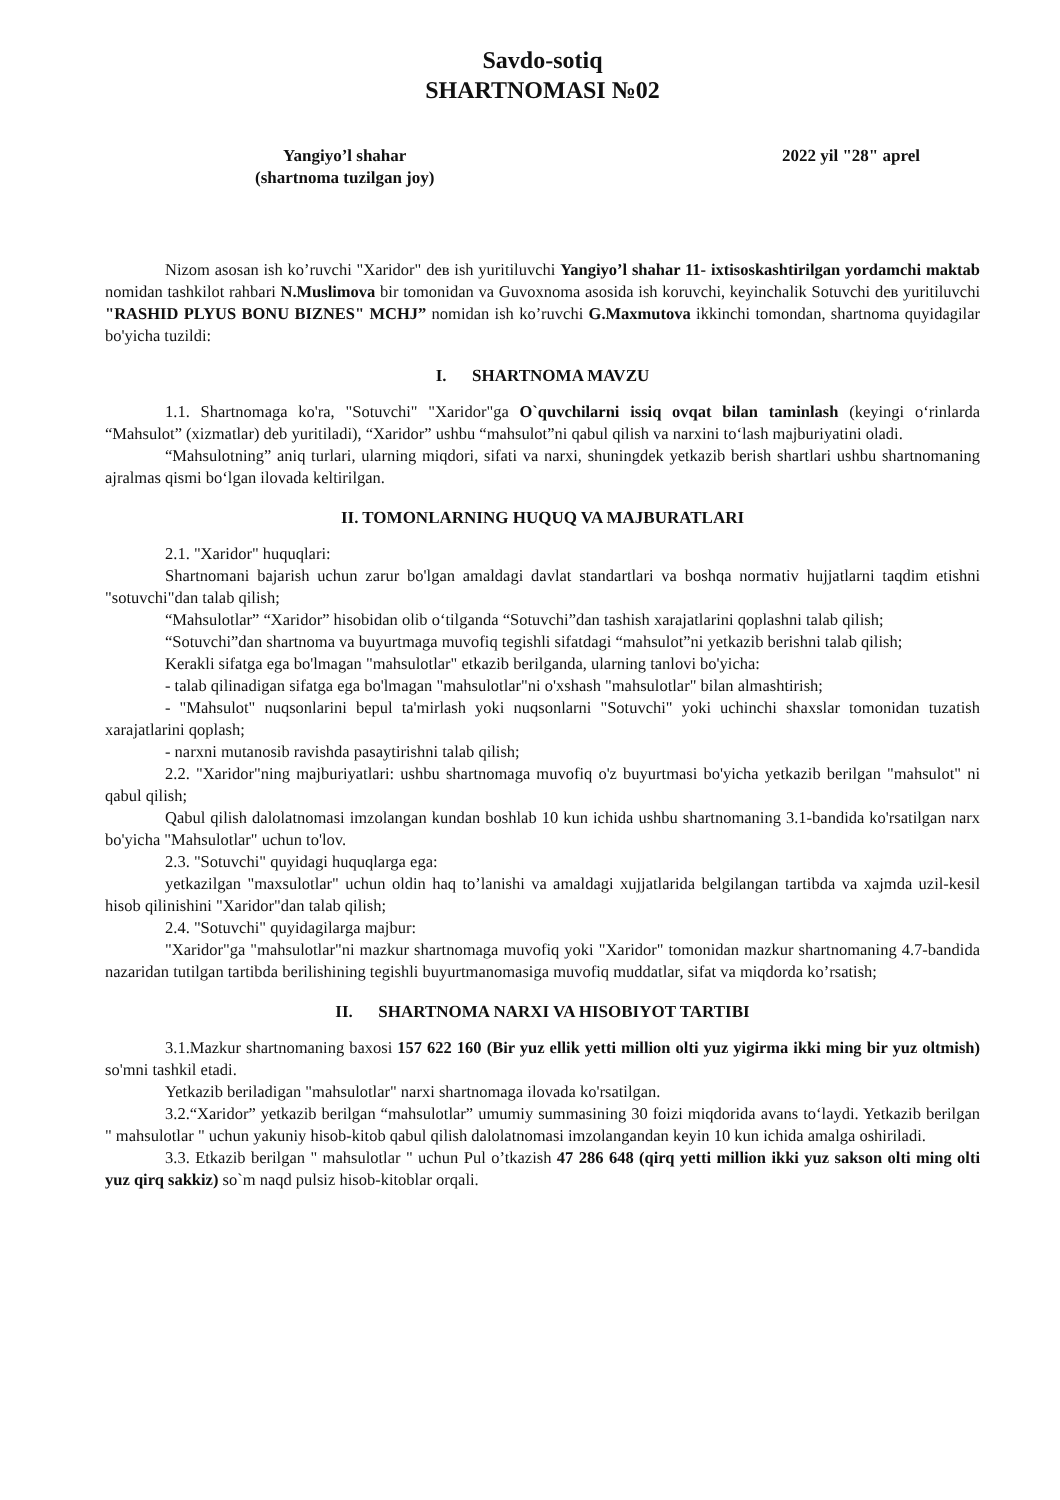Savdo-sotiq
SHARTNOMASI №02
Yangiyo’l shahar
(shartnoma tuzilgan joy)
2022 yil "28" aprel
Nizom asosan ish ko’ruvchi "Xaridor" deв ish yuritiluvchi Yangiyo’l shahar 11- ixtisoskashtirilgan yordamchi maktab nomidan tashkilot rahbari N.Muslimova bir tomonidan va Guvoxnoma asosida ish koruvchi, keyinchalik Sotuvchi deв yuritiluvchi "RASHID PLYUS BONU BIZNES" MCHJ” nomidan ish ko’ruvchi G.Maxmutova ikkinchi tomondan, shartnoma quyidagilar bo'yicha tuzildi:
I. SHARTNOMA MAVZU
1.1. Shartnomaga ko'ra, "Sotuvchi" "Xaridor"ga O`quvchilarni issiq ovqat bilan taminlash (keyingi o‘rinlarda “Mahsulot” (xizmatlar) deb yuritiladi), “Xaridor” ushbu “mahsulot”ni qabul qilish va narxini to‘lash majburiyatini oladi.
“Mahsulotning” aniq turlari, ularning miqdori, sifati va narxi, shuningdek yetkazib berish shartlari ushbu shartnomaning ajralmas qismi bo‘lgan ilovada keltirilgan.
II. TOMONLARNING HUQUQ VA MAJBURATLARI
2.1. "Xaridor" huquqlari:
Shartnomani bajarish uchun zarur bo'lgan amaldagi davlat standartlari va boshqa normativ hujjatlarni taqdim etishni "sotuvchi"dan talab qilish;
“Mahsulotlar” “Xaridor” hisobidan olib o‘tilganda “Sotuvchi”dan tashish xarajatlarini qoplashni talab qilish;
“Sotuvchi”dan shartnoma va buyurtmaga muvofiq tegishli sifatdagi “mahsulot”ni yetkazib berishni talab qilish;
Kerakli sifatga ega bo'lmagan "mahsulotlar" etkazib berilganda, ularning tanlovi bo'yicha:
- talab qilinadigan sifatga ega bo'lmagan "mahsulotlar"ni o'xshash "mahsulotlar" bilan almashtirish;
- "Mahsulot" nuqsonlarini bepul ta'mirlash yoki nuqsonlarni "Sotuvchi" yoki uchinchi shaxslar tomonidan tuzatish xarajatlarini qoplash;
- narxni mutanosib ravishda pasaytirishni talab qilish;
2.2. "Xaridor"ning majburiyatlari: ushbu shartnomaga muvofiq o'z buyurtmasi bo'yicha yetkazib berilgan "mahsulot" ni qabul qilish;
Qabul qilish dalolatnomasi imzolangan kundan boshlab 10 kun ichida ushbu shartnomaning 3.1-bandida ko'rsatilgan narx bo'yicha "Mahsulotlar" uchun to'lov.
2.3. "Sotuvchi" quyidagi huquqlarga ega:
yetkazilgan "maxsulotlar" uchun oldin haq to’lanishi va amaldagi xujjatlarida belgilangan tartibda va xajmda uzil-kesil hisob qilinishini "Xaridor"dan talab qilish;
2.4. "Sotuvchi" quyidagilarga majbur:
"Xaridor"ga "mahsulotlar"ni mazkur shartnomaga muvofiq yoki "Xaridor" tomonidan mazkur shartnomaning 4.7-bandida nazaridan tutilgan tartibda berilishining tegishli buyurtmanomasiga muvofiq muddatlar, sifat va miqdorda ko’rsatish;
II. SHARTNOMA NARXI VA HISOBIYOT TARTIBI
3.1.Mazkur shartnomaning baxosi 157 622 160 (Bir yuz ellik yetti million olti yuz yigirma ikki ming bir yuz oltmish) so'mni tashkil etadi.
Yetkazib beriladigan "mahsulotlar" narxi shartnomaga ilovada ko'rsatilgan.
3.2.“Xaridor” yetkazib berilgan “mahsulotlar” umumiy summasining 30 foizi miqdorida avans to‘laydi. Yetkazib berilgan " mahsulotlar " uchun yakuniy hisob-kitob qabul qilish dalolatnomasi imzolangandan keyin 10 kun ichida amalga oshiriladi.
3.3. Etkazib berilgan " mahsulotlar " uchun Pul o’tkazish 47 286 648 (qirq yetti million ikki yuz sakson olti ming olti yuz qirq sakkiz) so`m naqd pulsiz hisob-kitoblar orqali.